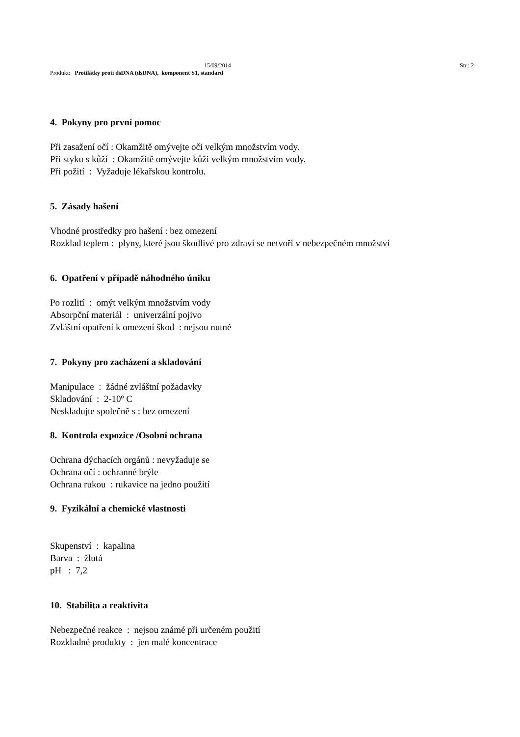15/09/2014 Str.: 2
Produkt: Protilátky proti dsDNA (dsDNA), komponent S1, standard
4. Pokyny pro první pomoc
Při zasažení očí : Okamžitě omývejte oči velkým množstvím vody.
Při styku s kůží : Okamžitě omývejte kůži velkým množstvím vody.
Při požití : Vyžaduje lékařskou kontrolu.
5. Zásady hašení
Vhodné prostředky pro hašení : bez omezení
Rozklad teplem : plyny, které jsou škodlivé pro zdraví se netvoří v nebezpečném množství
6. Opatření v případě náhodného úniku
Po rozlití : omýt velkým množstvím vody
Absorpční materiál : univerzální pojivo
Zvláštní opatření k omezení škod : nejsou nutné
7. Pokyny pro zacházení a skladování
Manipulace : žádné zvláštní požadavky
Skladování : 2-10º C
Neskladujte společně s : bez omezení
8. Kontrola expozice /Osobní ochrana
Ochrana dýchacích orgánů : nevyžaduje se
Ochrana očí : ochranné brýle
Ochrana rukou : rukavice na jedno použití
9. Fyzikální a chemické vlastnosti
Skupenství : kapalina
Barva : žlutá
pH : 7,2
10. Stabilita a reaktivita
Nebezpečné reakce : nejsou známé při určeném použití
Rozkladné produkty : jen malé koncentrace